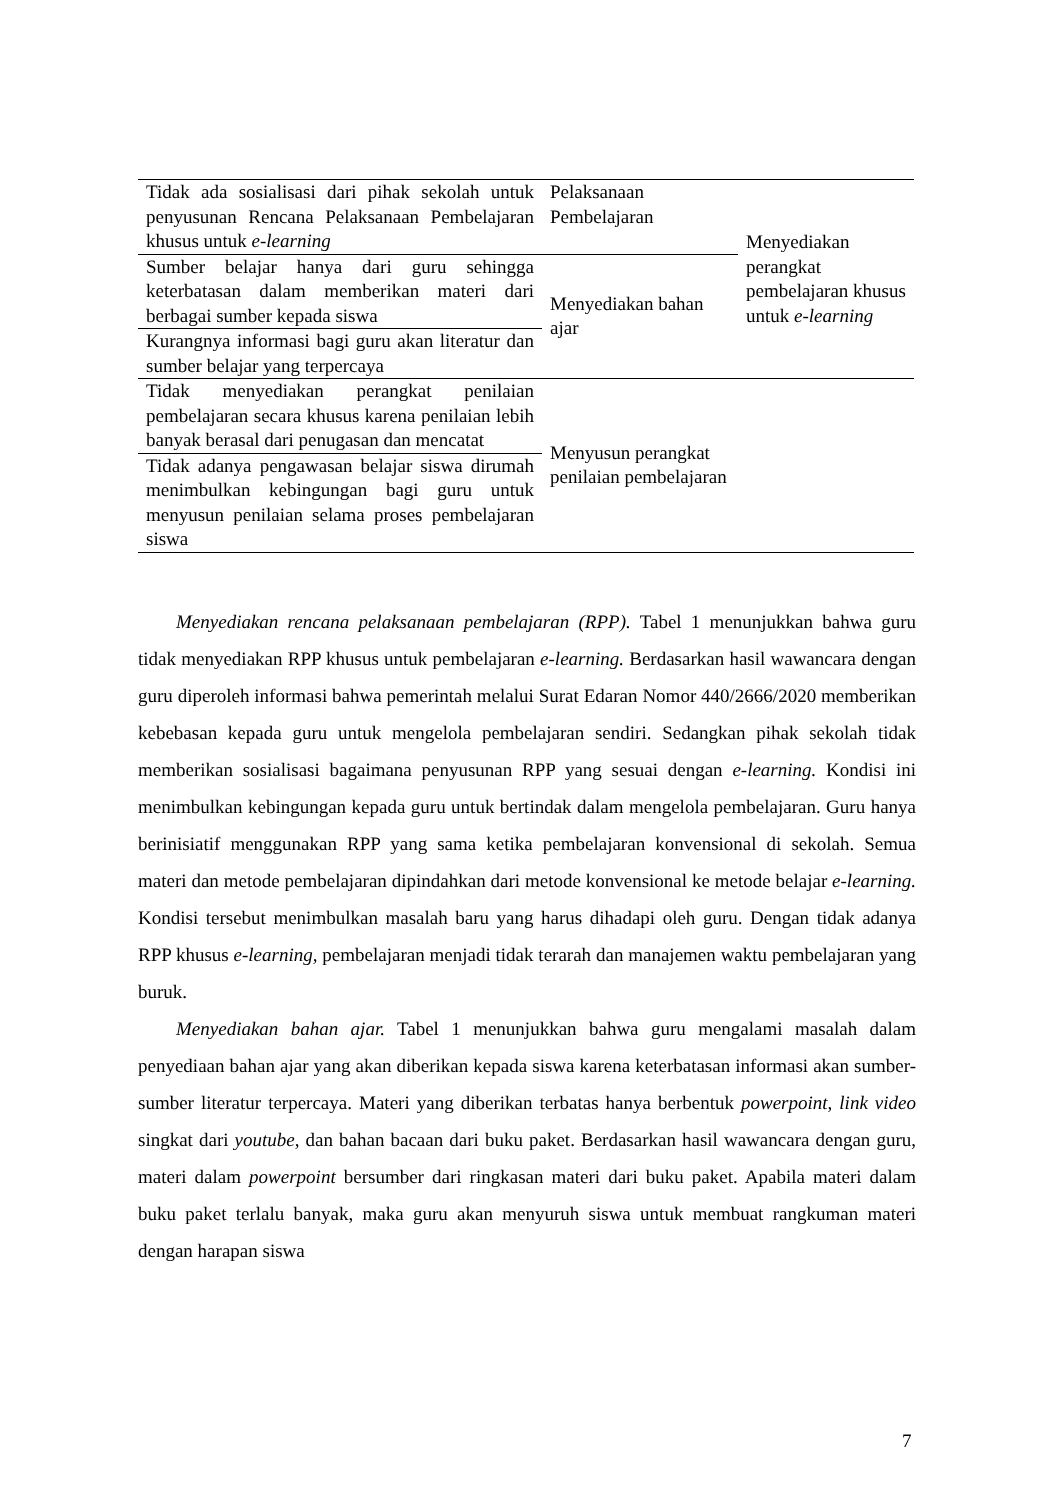| Tidak ada sosialisasi dari pihak sekolah untuk penyusunan Rencana Pelaksanaan Pembelajaran khusus untuk e-learning | Pelaksanaan Pembelajaran | Menyediakan perangkat pembelajaran khusus untuk e-learning |
| Sumber belajar hanya dari guru sehingga keterbatasan dalam memberikan materi dari berbagai sumber kepada siswa | Menyediakan bahan ajar | |
| Kurangnya informasi bagi guru akan literatur dan sumber belajar yang terpercaya | | |
| Tidak menyediakan perangkat penilaian pembelajaran secara khusus karena penilaian lebih banyak berasal dari penugasan dan mencatat | Menyusun perangkat penilaian pembelajaran | |
| Tidak adanya pengawasan belajar siswa dirumah menimbulkan kebingungan bagi guru untuk menyusun penilaian selama proses pembelajaran siswa | | |
Menyediakan rencana pelaksanaan pembelajaran (RPP). Tabel 1 menunjukkan bahwa guru tidak menyediakan RPP khusus untuk pembelajaran e-learning. Berdasarkan hasil wawancara dengan guru diperoleh informasi bahwa pemerintah melalui Surat Edaran Nomor 440/2666/2020 memberikan kebebasan kepada guru untuk mengelola pembelajaran sendiri. Sedangkan pihak sekolah tidak memberikan sosialisasi bagaimana penyusunan RPP yang sesuai dengan e-learning. Kondisi ini menimbulkan kebingungan kepada guru untuk bertindak dalam mengelola pembelajaran. Guru hanya berinisiatif menggunakan RPP yang sama ketika pembelajaran konvensional di sekolah. Semua materi dan metode pembelajaran dipindahkan dari metode konvensional ke metode belajar e-learning. Kondisi tersebut menimbulkan masalah baru yang harus dihadapi oleh guru. Dengan tidak adanya RPP khusus e-learning, pembelajaran menjadi tidak terarah dan manajemen waktu pembelajaran yang buruk.
Menyediakan bahan ajar. Tabel 1 menunjukkan bahwa guru mengalami masalah dalam penyediaan bahan ajar yang akan diberikan kepada siswa karena keterbatasan informasi akan sumber-sumber literatur terpercaya. Materi yang diberikan terbatas hanya berbentuk powerpoint, link video singkat dari youtube, dan bahan bacaan dari buku paket. Berdasarkan hasil wawancara dengan guru, materi dalam powerpoint bersumber dari ringkasan materi dari buku paket. Apabila materi dalam buku paket terlalu banyak, maka guru akan menyuruh siswa untuk membuat rangkuman materi dengan harapan siswa
7